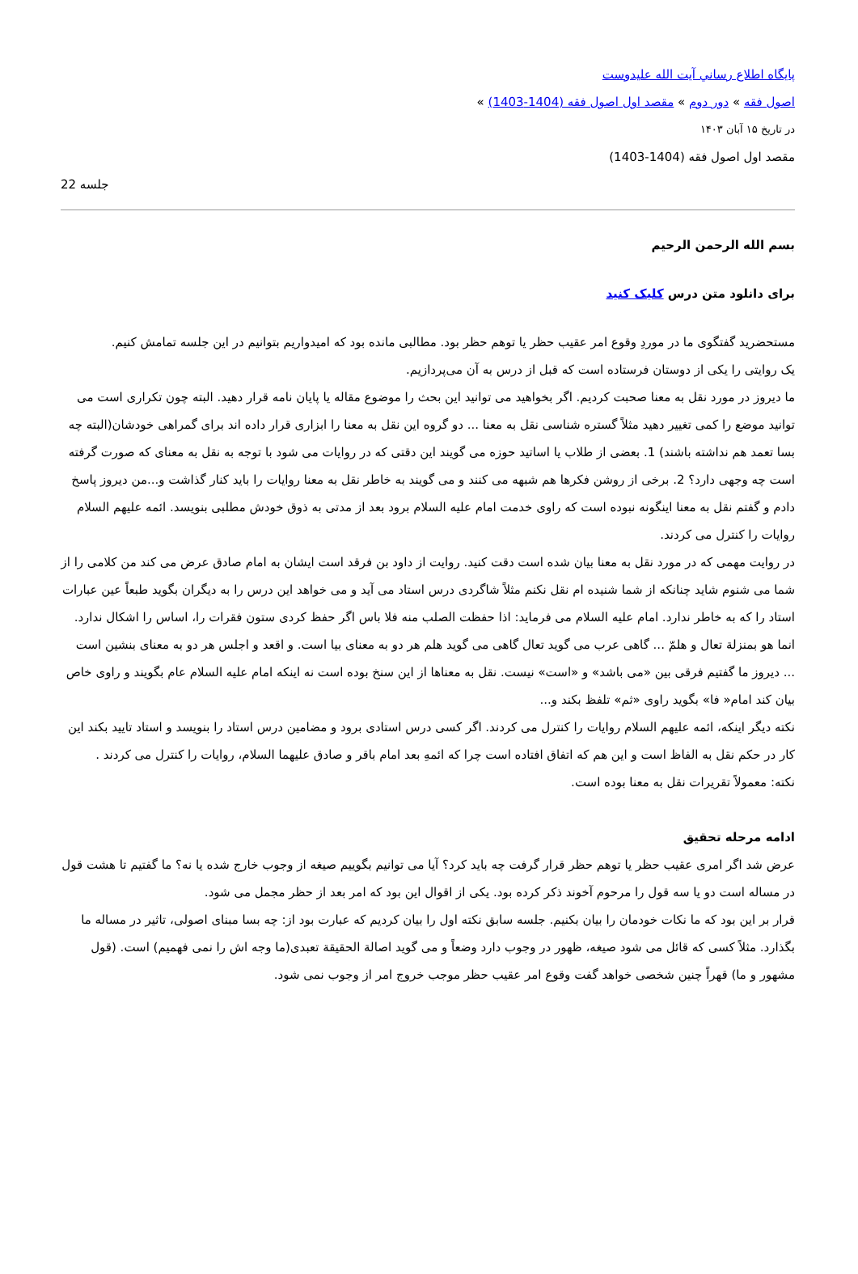پايگاه اطلاع رساني آيت الله عليدوست
اصول فقه » دور دوم » مقصد اول اصول فقه (1404-1403) »
در تاریخ ۱۵ آبان ۱۴۰۳
مقصد اول اصول فقه (1404-1403)
جلسه 22
بسم الله الرحمن الرحیم
برای دانلود متن درس کلیک کنید
مستحضرید گفتگوی ما در موردِ وقوع امر عقیب حظر یا توهم حظر بود. مطالبی مانده بود که امیدواریم بتوانیم در این جلسه تمامش کنیم.
یک روایتی را یکی از دوستان فرستاده است که قبل از درس به آن می‌پردازیم.
ما دیروز در مورد نقل به معنا صحبت کردیم. اگر بخواهید می توانید این بحث را موضوع مقاله یا پایان نامه قرار دهید. البته چون تکراری است می توانید موضع را کمی تغییر دهید مثلاً گستره شناسی نقل به معنا ... دو گروه این نقل به معنا را ابزاری قرار داده اند برای گمراهی خودشان(البته چه بسا تعمد هم نداشته باشند) 1. بعضی از طلاب یا اساتید حوزه می گویند این دقتی که در روایات می شود با توجه به نقل به معنای که صورت گرفته است چه وجهی دارد؟ 2. برخی از روشن فکرها هم شبهه می کنند و می گویند به خاطر نقل به معنا روایات را باید کنار گذاشت و...من دیروز پاسخ دادم و گفتم نقل به معنا اینگونه نبوده است که راوی خدمت امام علیه السلام برود بعد از مدتی به ذوق خودش مطلبی بنویسد. ائمه علیهم السلام روایات را کنترل می کردند.
در روایت مهمی که در مورد نقل به معنا بیان شده است دقت کنید. روایت از داود بن فرقد است ایشان به امام صادق عرض می کند من کلامی را از شما می شنوم شاید چنانکه از شما شنیده ام نقل نکنم مثلاً شاگردی درس استاد می آید و می خواهد این درس را به دیگران بگوید طبعاً عین عبارات استاد را که به خاطر ندارد. امام علیه السلام می فرماید: اذا حفظت الصلب منه فلا باس اگر حفظ کردی ستون فقرات را، اساس را اشکال ندارد. انما هو بمنزلة تعال و هلمّ ... گاهی عرب می گوید تعال گاهی می گوید هلم هر دو به معنای بیا است. و اقعد و اجلس هر دو به معنای بنشین است ... دیروز ما گفتیم فرقی بین «می باشد» و «است» نیست. نقل به معناها از این سنخ بوده است نه اینکه امام علیه السلام عام بگویند و راوی خاص بیان کند امام« فا» بگوید راوی «ثم» تلفظ بکند و...
نکته دیگر اینکه، ائمه علیهم السلام روایات را کنترل می کردند. اگر کسی درس استادی برود و مضامین درس استاد را بنویسد و استاد تایید بکند این کار در حکم نقل به الفاظ است و این هم که اتفاق افتاده است چرا که ائمهِ بعد امام باقر و صادق علیهما السلام، روایات را کنترل می کردند .
نکته: معمولاً تقریرات نقل به معنا بوده است.
ادامه مرحله تحقیق
عرض شد اگر امری عقیب حظر یا توهم حظر قرار گرفت چه باید کرد؟ آیا می توانیم بگوییم صیغه از وجوب خارج شده یا نه؟ ما گفتیم تا هشت قول در مساله است دو یا سه قول را مرحوم آخوند ذکر کرده بود. یکی از اقوال این بود که امر بعد از حظر مجمل می شود.
قرار بر این بود که ما نکات خودمان را بیان بکنیم. جلسه سابق نکته اول را بیان کردیم که عبارت بود از: چه بسا مبنای اصولی، تاثیر در مساله ما بگذارد. مثلاً کسی که قائل می شود صیغه، ظهور در وجوب دارد وضعاً و می گوید اصالة الحقیقة تعبدی(ما وجه اش را نمی فهمیم) است. (قول مشهور و ما) قهراً چنین شخصی خواهد گفت وقوع امر عقیب حظر موجب خروج امر از وجوب نمی شود.